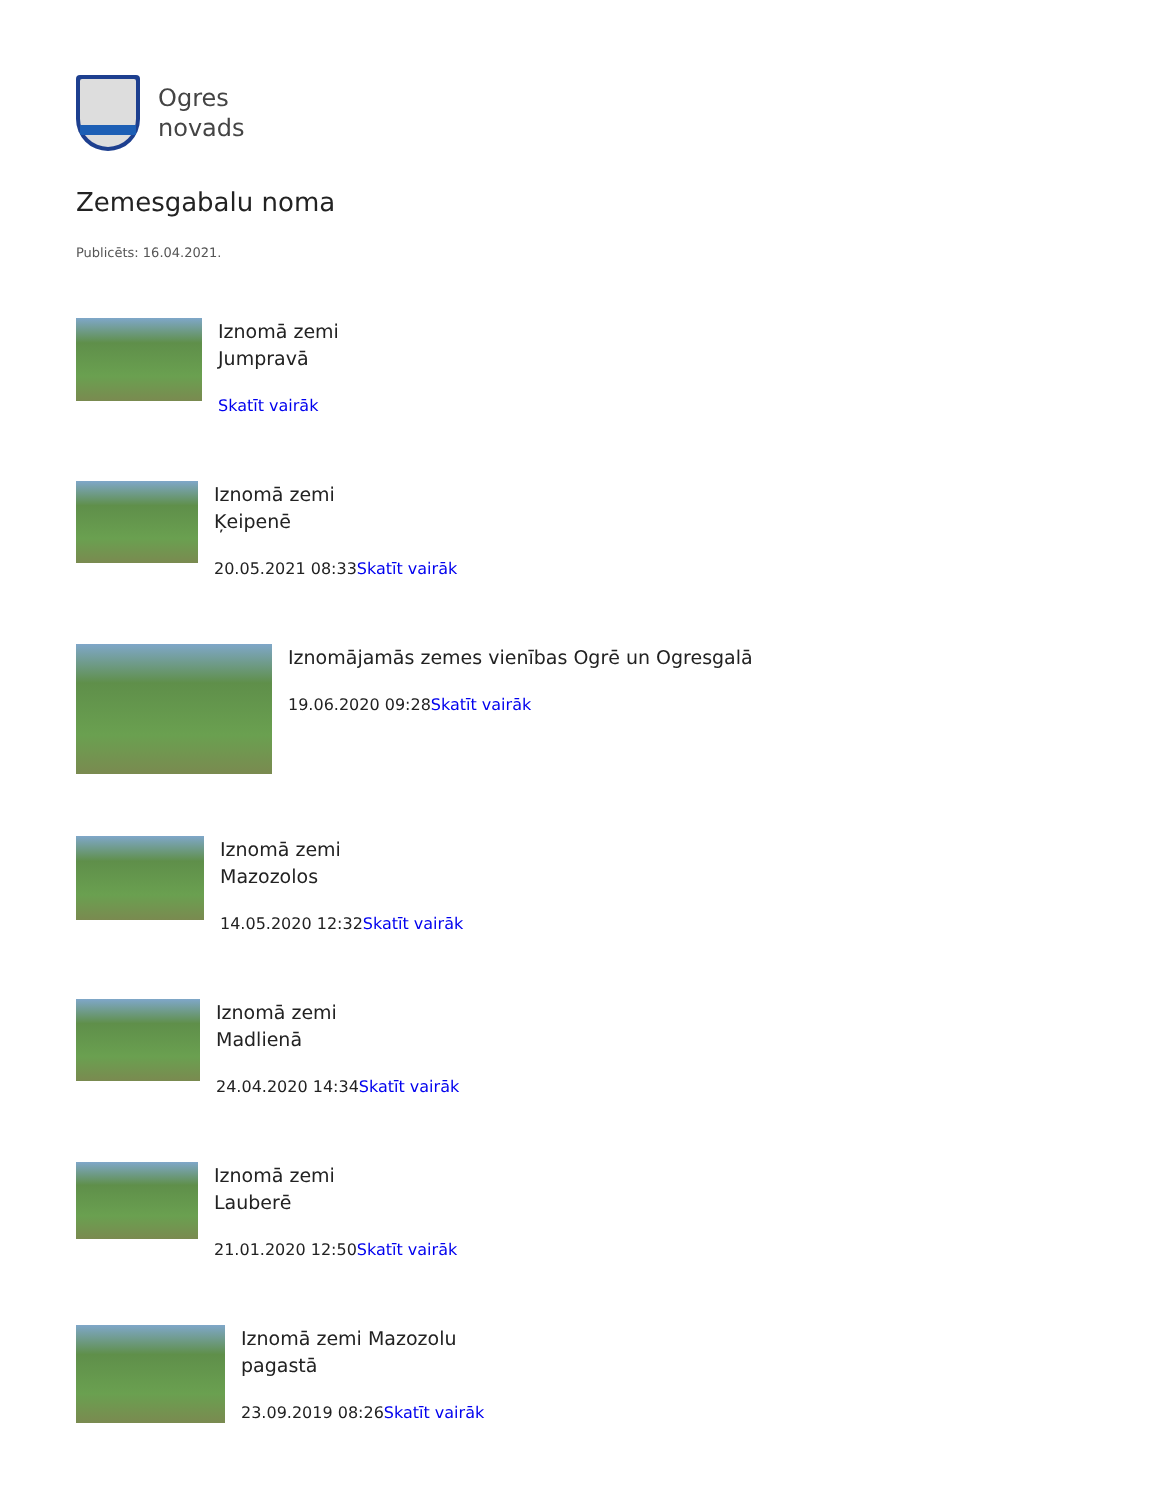Ogres
novads
Zemesgabalu noma
Publicēts: 16.04.2021.
Iznomā zemi
Jumpravā
Skatīt vairāk
Iznomā zemi
Ķeipenē
20.05.2021 08:33Skatīt vairāk
Iznomājamās zemes vienības Ogrē un Ogresgalā
19.06.2020 09:28Skatīt vairāk
Iznomā zemi
Mazozolos
14.05.2020 12:32Skatīt vairāk
Iznomā zemi
Madlienā
24.04.2020 14:34Skatīt vairāk
Iznomā zemi
Lauberē
21.01.2020 12:50Skatīt vairāk
Iznomā zemi Mazozolu
pagastā
23.09.2019 08:26Skatīt vairāk